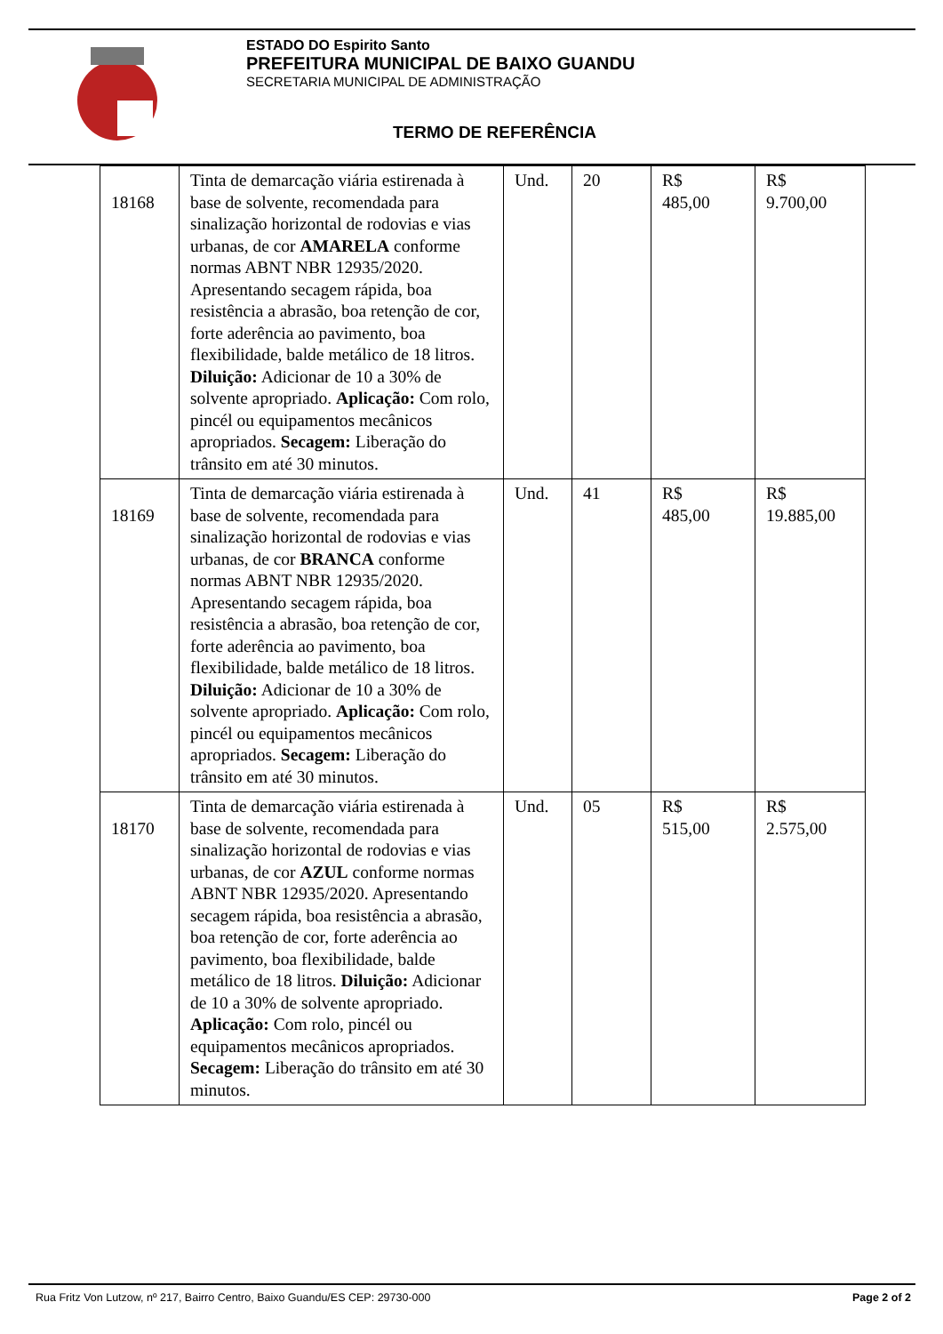ESTADO DO Espirito Santo
PREFEITURA MUNICIPAL DE BAIXO GUANDU
SECRETARIA MUNICIPAL DE ADMINISTRAÇÃO
TERMO DE REFERÊNCIA
| 18168 | Tinta de demarcação viária estirenada à base de solvente, recomendada para sinalização horizontal de rodovias e vias urbanas, de cor AMARELA conforme normas ABNT NBR 12935/2020. Apresentando secagem rápida, boa resistência a abrasão, boa retenção de cor, forte aderência ao pavimento, boa flexibilidade, balde metálico de 18 litros. Diluição: Adicionar de 10 a 30% de solvente apropriado. Aplicação: Com rolo, pincél ou equipamentos mecânicos apropriados. Secagem: Liberação do trânsito em até 30 minutos. | Und. | 20 | R$ 485,00 | R$ 9.700,00 |
| 18169 | Tinta de demarcação viária estirenada à base de solvente, recomendada para sinalização horizontal de rodovias e vias urbanas, de cor BRANCA conforme normas ABNT NBR 12935/2020. Apresentando secagem rápida, boa resistência a abrasão, boa retenção de cor, forte aderência ao pavimento, boa flexibilidade, balde metálico de 18 litros. Diluição: Adicionar de 10 a 30% de solvente apropriado. Aplicação: Com rolo, pincél ou equipamentos mecânicos apropriados. Secagem: Liberação do trânsito em até 30 minutos. | Und. | 41 | R$ 485,00 | R$ 19.885,00 |
| 18170 | Tinta de demarcação viária estirenada à base de solvente, recomendada para sinalização horizontal de rodovias e vias urbanas, de cor AZUL conforme normas ABNT NBR 12935/2020. Apresentando secagem rápida, boa resistência a abrasão, boa retenção de cor, forte aderência ao pavimento, boa flexibilidade, balde metálico de 18 litros. Diluição: Adicionar de 10 a 30% de solvente apropriado. Aplicação: Com rolo, pincél ou equipamentos mecânicos apropriados. Secagem: Liberação do trânsito em até 30 minutos. | Und. | 05 | R$ 515,00 | R$ 2.575,00 |
Rua Fritz Von Lutzow, nº 217, Bairro Centro, Baixo Guandu/ES CEP: 29730-000 Page 2 of 2